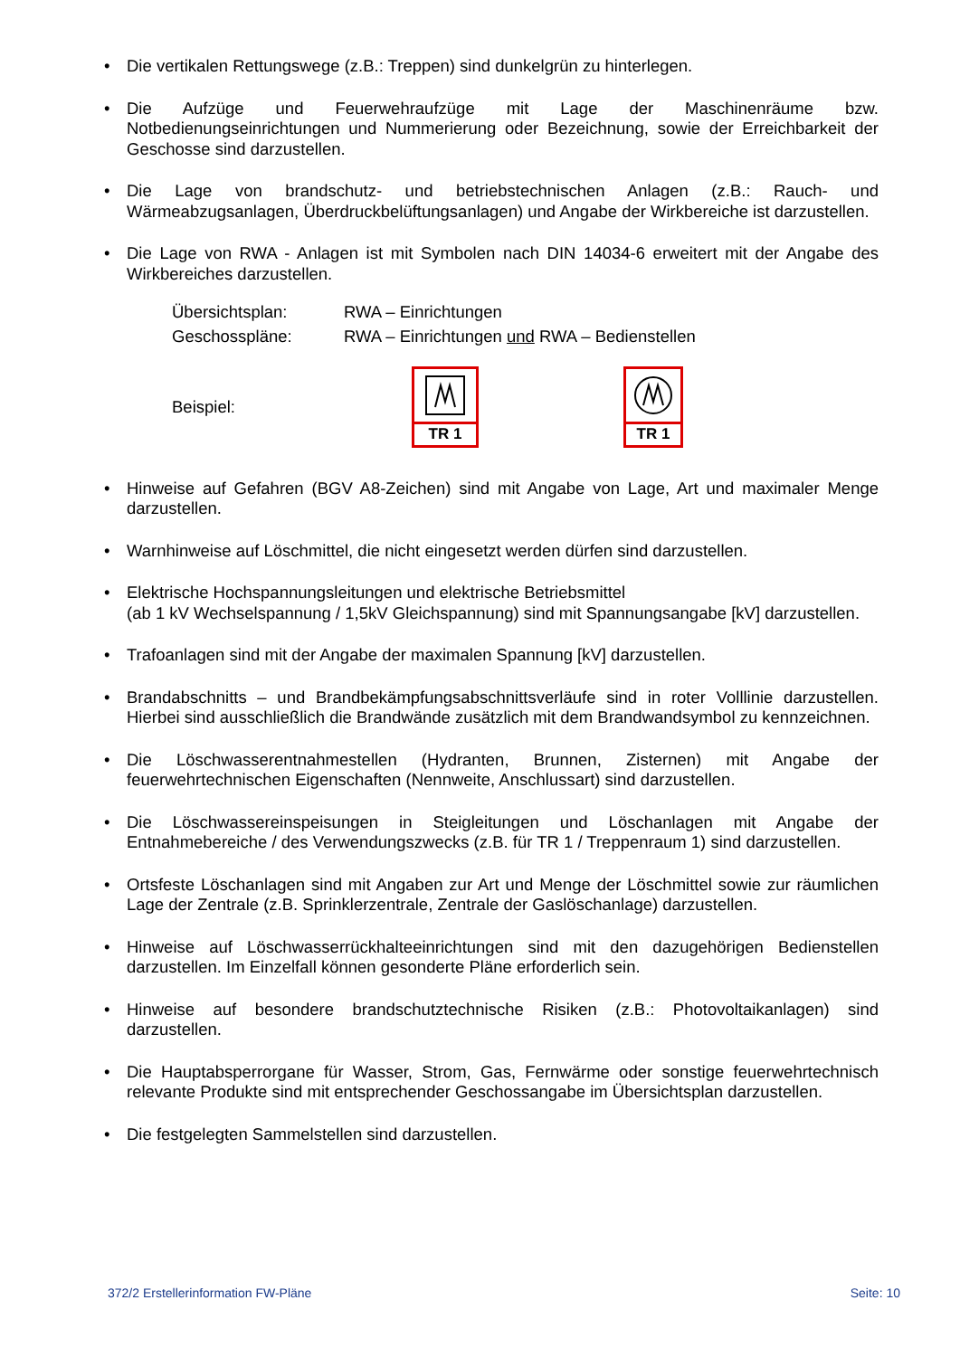• Die vertikalen Rettungswege (z.B.: Treppen) sind dunkelgrün zu hinterlegen.
• Die Aufzüge und Feuerwehraufzüge mit Lage der Maschinenräume bzw. Notbedienungseinrichtungen und Nummerierung oder Bezeichnung, sowie der Erreichbarkeit der Geschosse sind darzustellen.
• Die Lage von brandschutz- und betriebstechnischen Anlagen (z.B.: Rauch- und Wärmeabzugsanlagen, Überdruckbelüftungsanlagen) und Angabe der Wirkbereiche ist darzustellen.
• Die Lage von RWA - Anlagen ist mit Symbolen nach DIN 14034-6 erweitert mit der Angabe des Wirkbereiches darzustellen.
Übersichtsplan: RWA – Einrichtungen
Geschosspläne: RWA – Einrichtungen und RWA – Bedienstellen
Beispiel: TR 1 TR 1
• Hinweise auf Gefahren (BGV A8-Zeichen) sind mit Angabe von Lage, Art und maximaler Menge darzustellen.
• Warnhinweise auf Löschmittel, die nicht eingesetzt werden dürfen sind darzustellen.
• Elektrische Hochspannungsleitungen und elektrische Betriebsmittel
(ab 1 kV Wechselspannung / 1,5kV Gleichspannung) sind mit Spannungsangabe [kV] darzustellen.
• Trafoanlagen sind mit der Angabe der maximalen Spannung [kV] darzustellen.
• Brandabschnitts – und Brandbekämpfungsabschnittsverläufe sind in roter Volllinie darzustellen. Hierbei sind ausschließlich die Brandwände zusätzlich mit dem Brandwandsymbol zu kennzeichnen.
• Die Löschwasserentnahmestellen (Hydranten, Brunnen, Zisternen) mit Angabe der feuerwehrtechnischen Eigenschaften (Nennweite, Anschlussart) sind darzustellen.
• Die Löschwassereinspeisungen in Steigleitungen und Löschanlagen mit Angabe der Entnahmebereiche / des Verwendungszwecks (z.B. für TR 1 / Treppenraum 1) sind darzustellen.
• Ortsfeste Löschanlagen sind mit Angaben zur Art und Menge der Löschmittel sowie zur räumlichen Lage der Zentrale (z.B. Sprinklerzentrale, Zentrale der Gaslöschanlage) darzustellen.
• Hinweise auf Löschwasserrückhalteeinrichtungen sind mit den dazugehörigen Bedienstellen darzustellen. Im Einzelfall können gesonderte Pläne erforderlich sein.
• Hinweise auf besondere brandschutztechnische Risiken (z.B.: Photovoltaikanlagen) sind darzustellen.
• Die Hauptabsperrorgane für Wasser, Strom, Gas, Fernwärme oder sonstige feuerwehrtechnisch relevante Produkte sind mit entsprechender Geschossangabe im Übersichtsplan darzustellen.
• Die festgelegten Sammelstellen sind darzustellen.
372/2 Erstellerinformation FW-Pläne Seite: 10